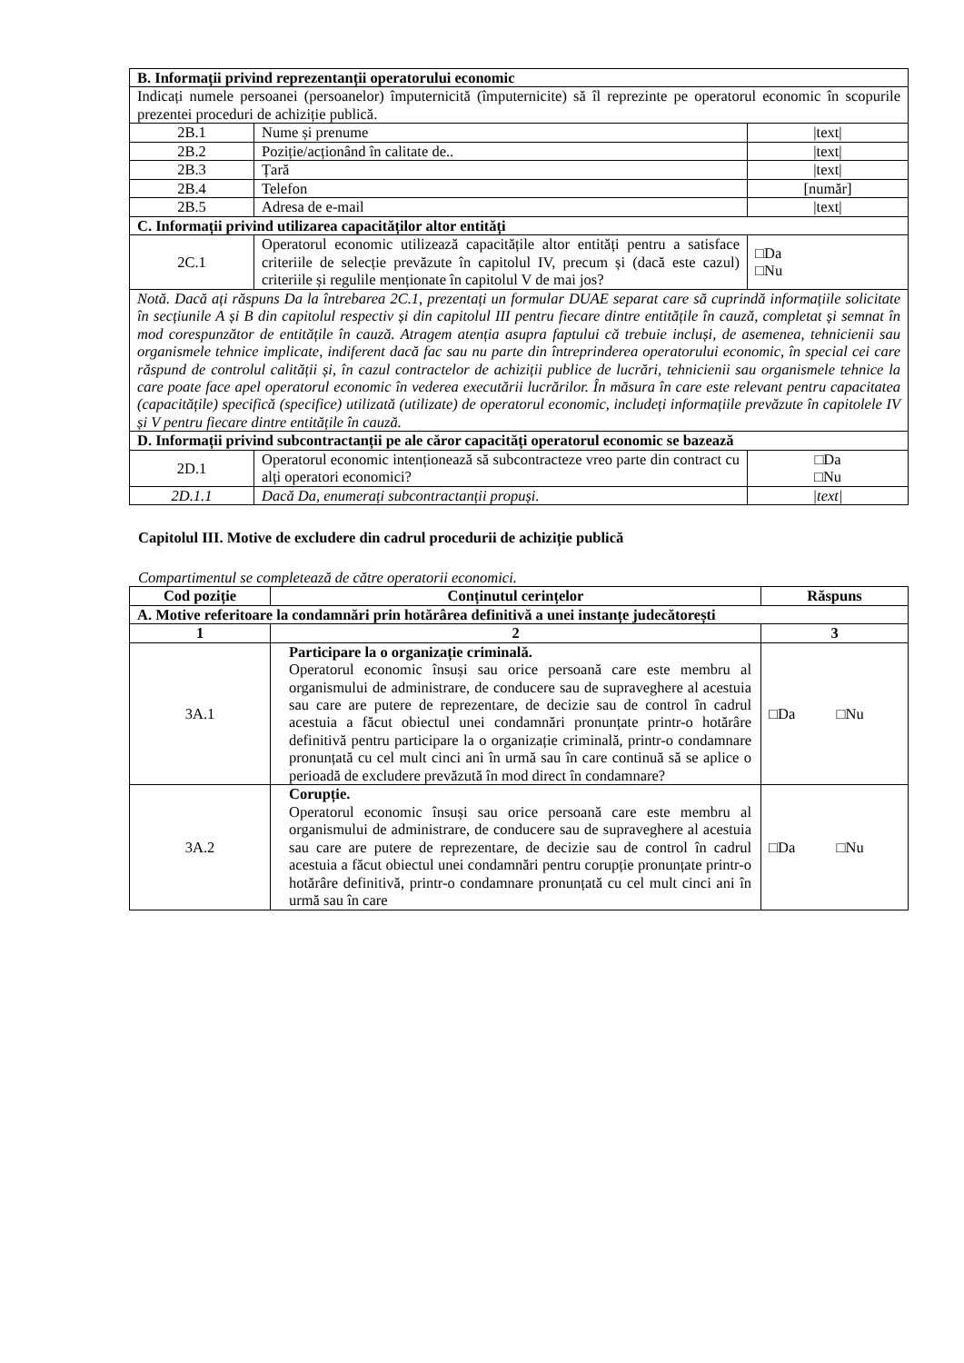| B. Informații privind reprezentanții operatorului economic | | |
| Indicați numele persoanei (persoanelor) împuternicită (împuternicite) să îl reprezinte pe operatorul economic în scopurile prezentei proceduri de achiziție publică. | | |
| 2B.1 | Nume și prenume | /text/ |
| 2B.2 | Poziție/acționând în calitate de.. | /text/ |
| 2B.3 | Țară | /text/ |
| 2B.4 | Telefon | [număr] |
| 2B.5 | Adresa de e-mail | /text/ |
| C. Informații privind utilizarea capacităților altor entități | | |
| 2C.1 | Operatorul economic utilizează capacitățile altor entități pentru a satisface criteriile de selecție prevăzute în capitolul IV, precum și (dacă este cazul) criteriile și regulile menționate în capitolul V de mai jos? | □Da □Nu |
| Notă. Dacă ați răspuns Da la întrebarea 2C.1, prezentați un formular DUAE separat care să cuprindă informațiile solicitate în secțiunile A și B din capitolul respectiv și din capitolul III pentru fiecare dintre entitățile în cauză, completat și semnat în mod corespunzător de entitățile în cauză. Atragem atenția asupra faptului că trebuie incluși, de asemenea, tehnicienii sau organismele tehnice implicate, indiferent dacă fac sau nu parte din întreprinderea operatorului economic, în special cei care răspund de controlul calității și, în cazul contractelor de achiziții publice de lucrări, tehnicienii sau organismele tehnice la care poate face apel operatorul economic în vederea executării lucrărilor. În măsura în care este relevant pentru capacitatea (capacitățile) specifică (specifice) utilizată (utilizate) de operatorul economic, includeți informațiile prevăzute în capitolele IV și V pentru fiecare dintre entitățile în cauză. | | |
| D. Informații privind subcontractanții pe ale căror capacități operatorul economic se bazează | | |
| 2D.1 | Operatorul economic intenționează să subcontracteze vreo parte din contract cu alți operatori economici? | □Da □Nu |
| 2D.1.1 | Dacă Da, enumerați subcontractanții propuși. | /text/ |
Capitolul III. Motive de excludere din cadrul procedurii de achiziție publică
Compartimentul se completează de către operatorii economici.
| Cod poziție | Conținutul cerințelor | Răspuns |
| --- | --- | --- |
| A. Motive referitoare la condamnări prin hotărârea definitivă a unei instanțe judecătorești | | |
| 1 | 2 | 3 |
| 3A.1 | Participare la o organizație criminală. Operatorul economic însuși sau orice persoană care este membru al organismului de administrare, de conducere sau de supraveghere al acestuia sau care are putere de reprezentare, de decizie sau de control în cadrul acestuia a făcut obiectul unei condamnări pronunțate printr-o hotărâre definitivă pentru participare la o organizație criminală, printr-o condamnare pronunțată cu cel mult cinci ani în urmă sau în care continuă să se aplice o perioadă de excludere prevăzută în mod direct în condamnare? | □Da □Nu |
| 3A.2 | Corupție. Operatorul economic însuși sau orice persoană care este membru al organismului de administrare, de conducere sau de supraveghere al acestuia sau care are putere de reprezentare, de decizie sau de control în cadrul acestuia a făcut obiectul unei condamnări pentru corupție pronunțate printr-o hotărâre definitivă, printr-o condamnare pronunțată cu cel mult cinci ani în urmă sau în care | □Da □Nu |